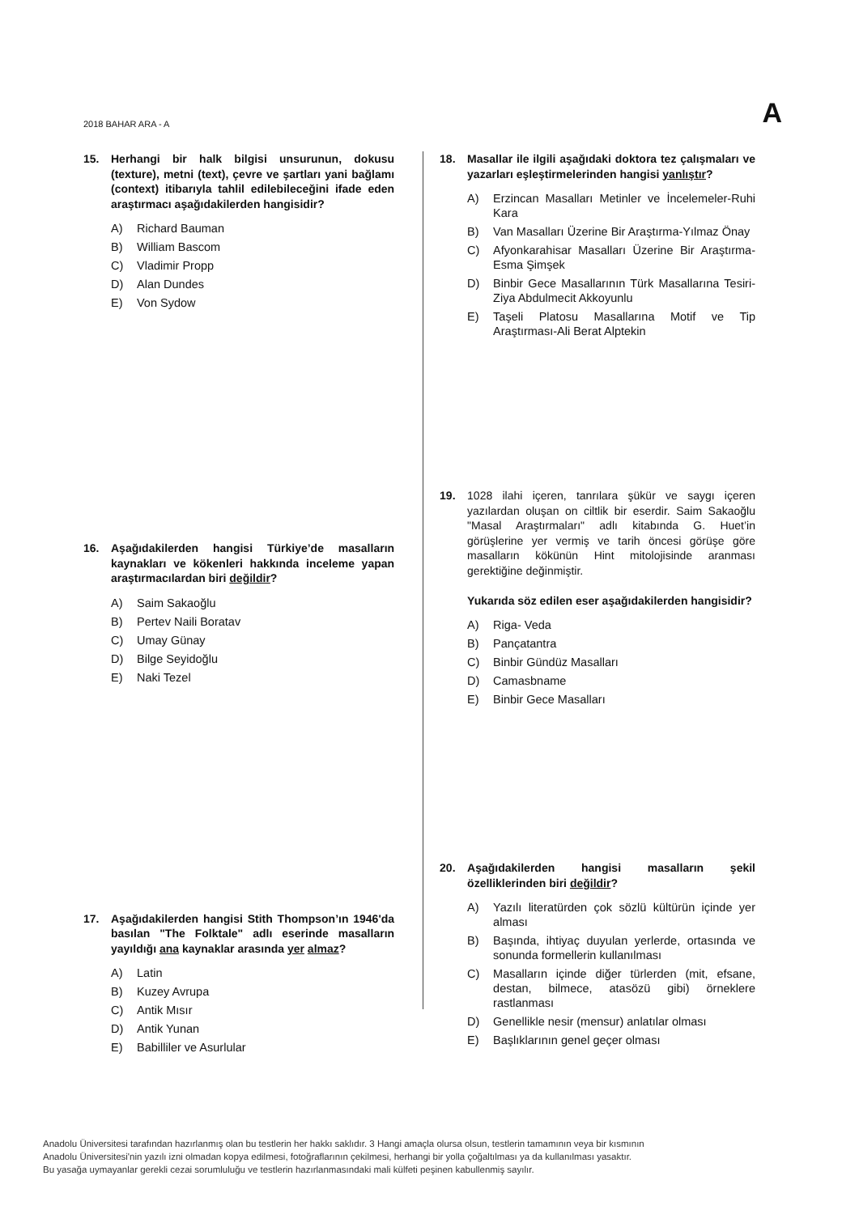2018 BAHAR ARA - A A
15. Herhangi bir halk bilgisi unsurunun, dokusu (texture), metni (text), çevre ve şartları yani bağlamı (context) itibarıyla tahlil edilebileceğini ifade eden araştırmacı aşağıdakilerden hangisidir?
A) Richard Bauman
B) William Bascom
C) Vladimir Propp
D) Alan Dundes
E) Von Sydow
16. Aşağıdakilerden hangisi Türkiye’de masalların kaynakları ve kökenleri hakkında inceleme yapan araştırmacılardan biri değildir?
A) Saim Sakaoğlu
B) Pertev Naili Boratav
C) Umay Günay
D) Bilge Seyidoğlu
E) Naki Tezel
17. Aşağıdakilerden hangisi Stith Thompson’ın 1946'da basılan "The Folktale" adlı eserinde masalların yayıldığı ana kaynaklar arasında yer almaz?
A) Latin
B) Kuzey Avrupa
C) Antik Mısır
D) Antik Yunan
E) Babilliler ve Asurlular
18. Masallar ile ilgili aşağıdaki doktora tez çalışmaları ve yazarları eşleştirmelerinden hangisi yanlıştır?
A) Erzincan Masalları Metinler ve İncelemeler-Ruhi Kara
B) Van Masalları Üzerine Bir Araştırma-Yılmaz Önay
C) Afyonkarahisar Masalları Üzerine Bir Araştırma-Esma Şimşek
D) Binbir Gece Masallarının Türk Masallarına Tesiri-Ziya Abdulmecit Akkoyunlu
E) Taşeli Platosu Masallarına Motif ve Tip Araştırması-Ali Berat Alptekin
19. 1028 ilahi içeren, tanrılara şükür ve saygı içeren yazılardan oluşan on ciltlik bir eserdir. Saim Sakaoğlu "Masal Araştırmaları" adlı kitabında G. Huet’in görüşlerine yer vermiş ve tarih öncesi görüşe göre masalların kökünün Hint mitolojisinde aranması gerektiğine değinmiştir.
Yukarıda söz edilen eser aşağıdakilerden hangisidir?
A) Riga- Veda
B) Pançatantra
C) Binbir Gündüz Masalları
D) Camasbname
E) Binbir Gece Masalları
20. Aşağıdakilerden hangisi masalların şekil özelliklerinden biri değildir?
A) Yazılı literatürden çok sözlü kültürün içinde yer alması
B) Başında, ihtiyaç duyulan yerlerde, ortasında ve sonunda formellerin kullanılması
C) Masalların içinde diğer türlerden (mit, efsane, destan, bilmece, atasözü gibi) örneklere rastlanması
D) Genellikle nesir (mensur) anlatılar olması
E) Başlıklarının genel geçer olması
Anadolu Üniversitesi tarafından hazırlanmış olan bu testlerin her hakkı saklıdır. 3 Hangi amaçla olursa olsun, testlerin tamamının veya bir kısmının
Anadolu Üniversitesi'nin yazılı izni olmadan kopya edilmesi, fotoğraflarının çekilmesi, herhangi bir yolla çoğaltılması ya da kullanılması yasaktır.
Bu yasağa uymayanlar gerekli cezai sorumluluğu ve testlerin hazırlanmasındaki mali külfeti peşinen kabullenmiş sayılır.